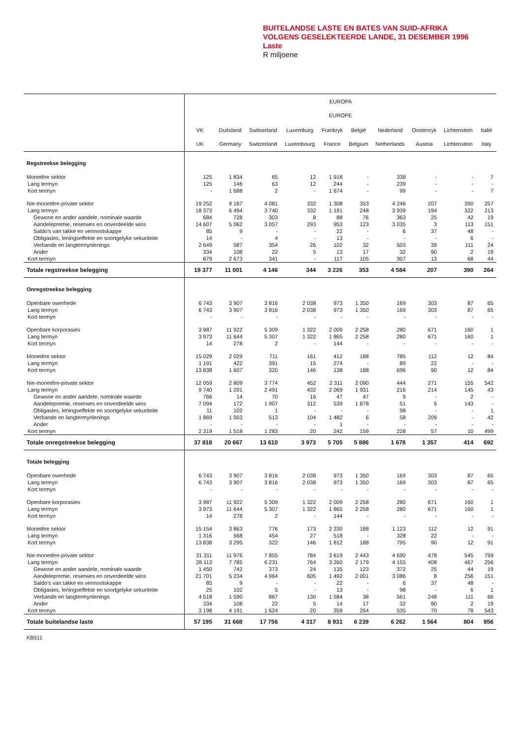BUITELANDSE LASTE EN BATES VAN SUID-AFRIKA
VOLGENS GESELEKTEERDE LANDE, 31 DESEMBER 1996
Laste
R miljoene
| | EUROPA EUROPE | | | | | | | | | |
| | VK UK | Duitsland Germany | Switserland Switzerland | Luxemburg Luxembourg | Frankryk France | België Belgium | Nederland Netherlands | Oostenryk Austria | Lichtenstein Lichtenstein | Italië Italy |
| Regstreekse belegging | | | | | | | | | | |
| Monetêre sektor | 125 | 1 834 | 65 | 12 | 1 918 | - | 338 | - | - | 7 |
| Lang termyn | 125 | 146 | 63 | 12 | 244 | - | 239 | - | - | - |
| Kort termyn | - | 1 688 | 2 | - | 1 674 | - | 99 | - | - | 7 |
| Nie-monetêre-private sektor | 19 252 | 9 167 | 4 081 | 332 | 1 308 | 353 | 4 246 | 207 | 390 | 257 |
| Lang termyn | 18 373 | 6 494 | 3 740 | 332 | 1 191 | 248 | 3 939 | 194 | 322 | 213 |
| Gewone en ander aandele, nominale waarde | 684 | 728 | 303 | 8 | 88 | 76 | 363 | 25 | 42 | 19 |
| Aandelepremie, reserwes en onverdeelde wins | 14 607 | 5 062 | 3 057 | 293 | 953 | 123 | 3 035 | 3 | 113 | 151 |
| Saldo's van takke en vennootskappe | 85 | 9 | - | - | 22 | - | 6 | 37 | 48 | - |
| Obligasies, leningseffekte en soortgelyke sekuriteite | 14 | - | 4 | - | 13 | - | - | - | 6 | - |
| Verbande en langtermynlenings | 2 649 | 587 | 354 | 26 | 102 | 32 | 503 | 39 | 111 | 24 |
| Ander | 334 | 108 | 22 | 5 | 13 | 17 | 32 | 90 | 2 | 19 |
| Kort termyn | 879 | 2 673 | 341 | - | 117 | 105 | 307 | 13 | 68 | 44 |
| Totale regstreekse belegging | 19 377 | 11 001 | 4 146 | 344 | 3 226 | 353 | 4 584 | 207 | 390 | 264 |
| Onregstreekse belegging | | | | | | | | | | |
| Openbare owerhede | 6 743 | 3 907 | 3 816 | 2 038 | 973 | 1 350 | 169 | 303 | 87 | 65 |
| Lang termyn | 6 743 | 3 907 | 3 816 | 2 038 | 973 | 1 350 | 169 | 303 | 87 | 65 |
| Kort termyn | - | - | - | - | - | - | - | - | - | - |
| Openbare korporasies | 3 987 | 11 922 | 5 309 | 1 322 | 2 009 | 2 258 | 280 | 671 | 160 | 1 |
| Lang termyn | 3 973 | 11 644 | 5 307 | 1 322 | 1 865 | 2 258 | 280 | 671 | 160 | 1 |
| Kort termyn | 14 | 278 | 2 | - | 144 | - | - | - | - | - |
| Monetêre sektor | 15 029 | 2 029 | 711 | 161 | 412 | 188 | 785 | 112 | 12 | 84 |
| Lang termyn | 1 191 | 422 | 391 | 15 | 274 | - | 89 | 22 | - | - |
| Kort termyn | 13 838 | 1 607 | 320 | 146 | 138 | 188 | 696 | 90 | 12 | 84 |
| Nie-monetêre-private sektor | 12 059 | 2 809 | 3 774 | 452 | 2 311 | 2 090 | 444 | 271 | 155 | 542 |
| Lang termyn | 9 740 | 1 291 | 2 491 | 432 | 2 069 | 1 931 | 216 | 214 | 145 | 43 |
| Gewone en ander aandele, nominale waarde | 766 | 14 | 70 | 16 | 47 | 47 | 9 | - | 2 | - |
| Aandelepremie, reserwes en onverdeelde wins | 7 094 | 172 | 1 907 | 312 | 539 | 1 878 | 51 | 5 | 143 | - |
| Obligasies, leningseffekte en soortgelyke sekuriteite | 11 | 102 | 1 | - | - | - | 98 | - | - | 1 |
| Verbande en langtermynlenings | 1 869 | 1 003 | 513 | 104 | 1 482 | 6 | 58 | 209 | - | 42 |
| Ander | - | - | - | - | 1 | - | - | - | - | - |
| Kort termyn | 2 319 | 1 518 | 1 283 | 20 | 242 | 159 | 228 | 57 | 10 | 499 |
| Totale onregstreekse belegging | 37 818 | 20 667 | 13 610 | 3 973 | 5 705 | 5 886 | 1 678 | 1 357 | 414 | 692 |
| Totale belegging | | | | | | | | | | |
| Openbare owerhede | 6 743 | 3 907 | 3 816 | 2 038 | 973 | 1 350 | 169 | 303 | 87 | 65 |
| Lang termyn | 6 743 | 3 907 | 3 816 | 2 038 | 973 | 1 350 | 169 | 303 | 87 | 65 |
| Kort termyn | - | - | - | - | - | - | - | - | - | - |
| Openbare korporasies | 3 987 | 11 922 | 5 309 | 1 322 | 2 009 | 2 258 | 280 | 671 | 160 | 1 |
| Lang termyn | 3 973 | 11 644 | 5 307 | 1 322 | 1 865 | 2 258 | 280 | 671 | 160 | 1 |
| Kort termyn | 14 | 278 | 2 | - | 144 | - | - | - | - | - |
| Monetêre sektor | 15 154 | 3 863 | 776 | 173 | 2 330 | 188 | 1 123 | 112 | 12 | 91 |
| Lang termyn | 1 316 | 568 | 454 | 27 | 518 | - | 328 | 22 | - | - |
| Kort termyn | 13 838 | 3 295 | 322 | 146 | 1 812 | 188 | 795 | 90 | 12 | 91 |
| Nie-monetêre-private sektor | 31 311 | 11 976 | 7 855 | 784 | 3 619 | 2 443 | 4 690 | 478 | 545 | 799 |
| Lang termyn | 28 113 | 7 785 | 6 231 | 764 | 3 260 | 2 179 | 4 155 | 408 | 467 | 256 |
| Gewone en ander aandele, nominale waarde | 1 450 | 742 | 373 | 24 | 135 | 123 | 372 | 25 | 44 | 19 |
| Aandelepremie, reserwes en onverdeelde wins | 21 701 | 5 234 | 4 964 | 605 | 1 492 | 2 001 | 3 086 | 8 | 256 | 151 |
| Saldo's van takke en vennootskappe | 85 | 9 | - | - | 22 | - | 6 | 37 | 48 | - |
| Obligasies, leningseffekte en soortgelyke sekuriteite | 25 | 102 | 5 | - | 13 | - | 98 | - | 6 | 1 |
| Verbande en langtermynlenings | 4 518 | 1 590 | 867 | 130 | 1 584 | 38 | 561 | 248 | 111 | 66 |
| Ander | 334 | 108 | 22 | 5 | 14 | 17 | 32 | 90 | 2 | 19 |
| Kort termyn | 3 198 | 4 191 | 1 624 | 20 | 359 | 264 | 535 | 70 | 78 | 543 |
| Totale buitelandse laste | 57 195 | 31 668 | 17 756 | 4 317 | 8 931 | 6 239 | 6 262 | 1 564 | 804 | 956 |
KB511